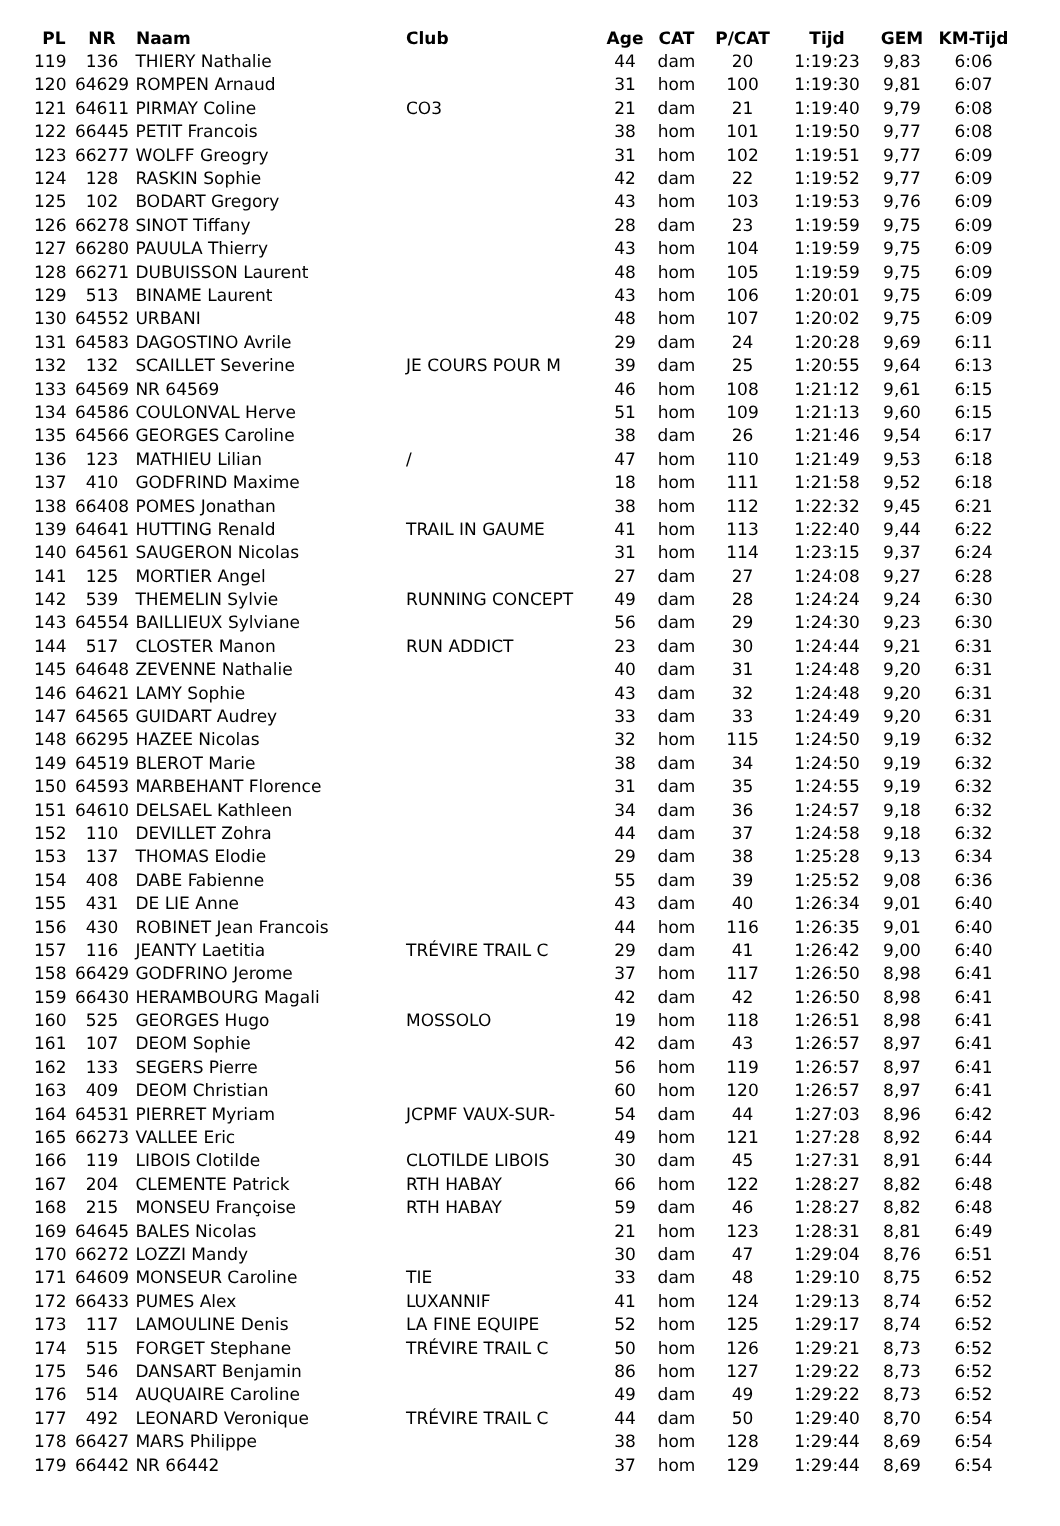| PL | NR | Naam | Club | Age | CAT | P/CAT | Tijd | GEM | KM-Tijd |
| --- | --- | --- | --- | --- | --- | --- | --- | --- | --- |
| 119 | 136 | THIERY Nathalie | | 44 | dam | 20 | 1:19:23 | 9,83 | 6:06 |
| 120 | 64629 | ROMPEN Arnaud | | 31 | hom | 100 | 1:19:30 | 9,81 | 6:07 |
| 121 | 64611 | PIRMAY Coline | CO3 | 21 | dam | 21 | 1:19:40 | 9,79 | 6:08 |
| 122 | 66445 | PETIT Francois | | 38 | hom | 101 | 1:19:50 | 9,77 | 6:08 |
| 123 | 66277 | WOLFF Greogry | | 31 | hom | 102 | 1:19:51 | 9,77 | 6:09 |
| 124 | 128 | RASKIN Sophie | | 42 | dam | 22 | 1:19:52 | 9,77 | 6:09 |
| 125 | 102 | BODART Gregory | | 43 | hom | 103 | 1:19:53 | 9,76 | 6:09 |
| 126 | 66278 | SINOT Tiffany | | 28 | dam | 23 | 1:19:59 | 9,75 | 6:09 |
| 127 | 66280 | PAUULA Thierry | | 43 | hom | 104 | 1:19:59 | 9,75 | 6:09 |
| 128 | 66271 | DUBUISSON Laurent | | 48 | hom | 105 | 1:19:59 | 9,75 | 6:09 |
| 129 | 513 | BINAME Laurent | | 43 | hom | 106 | 1:20:01 | 9,75 | 6:09 |
| 130 | 64552 | URBANI | | 48 | hom | 107 | 1:20:02 | 9,75 | 6:09 |
| 131 | 64583 | DAGOSTINO Avrile | | 29 | dam | 24 | 1:20:28 | 9,69 | 6:11 |
| 132 | 132 | SCAILLET Severine | JE COURS POUR M | 39 | dam | 25 | 1:20:55 | 9,64 | 6:13 |
| 133 | 64569 | NR 64569 | | 46 | hom | 108 | 1:21:12 | 9,61 | 6:15 |
| 134 | 64586 | COULONVAL Herve | | 51 | hom | 109 | 1:21:13 | 9,60 | 6:15 |
| 135 | 64566 | GEORGES Caroline | | 38 | dam | 26 | 1:21:46 | 9,54 | 6:17 |
| 136 | 123 | MATHIEU Lilian | / | 47 | hom | 110 | 1:21:49 | 9,53 | 6:18 |
| 137 | 410 | GODFRIND Maxime | | 18 | hom | 111 | 1:21:58 | 9,52 | 6:18 |
| 138 | 66408 | POMES Jonathan | | 38 | hom | 112 | 1:22:32 | 9,45 | 6:21 |
| 139 | 64641 | HUTTING Renald | TRAIL IN GAUME | 41 | hom | 113 | 1:22:40 | 9,44 | 6:22 |
| 140 | 64561 | SAUGERON Nicolas | | 31 | hom | 114 | 1:23:15 | 9,37 | 6:24 |
| 141 | 125 | MORTIER Angel | | 27 | dam | 27 | 1:24:08 | 9,27 | 6:28 |
| 142 | 539 | THEMELIN Sylvie | RUNNING CONCEPT | 49 | dam | 28 | 1:24:24 | 9,24 | 6:30 |
| 143 | 64554 | BAILLIEUX Sylviane | | 56 | dam | 29 | 1:24:30 | 9,23 | 6:30 |
| 144 | 517 | CLOSTER Manon | RUN ADDICT | 23 | dam | 30 | 1:24:44 | 9,21 | 6:31 |
| 145 | 64648 | ZEVENNE Nathalie | | 40 | dam | 31 | 1:24:48 | 9,20 | 6:31 |
| 146 | 64621 | LAMY Sophie | | 43 | dam | 32 | 1:24:48 | 9,20 | 6:31 |
| 147 | 64565 | GUIDART Audrey | | 33 | dam | 33 | 1:24:49 | 9,20 | 6:31 |
| 148 | 66295 | HAZEE Nicolas | | 32 | hom | 115 | 1:24:50 | 9,19 | 6:32 |
| 149 | 64519 | BLEROT Marie | | 38 | dam | 34 | 1:24:50 | 9,19 | 6:32 |
| 150 | 64593 | MARBEHANT Florence | | 31 | dam | 35 | 1:24:55 | 9,19 | 6:32 |
| 151 | 64610 | DELSAEL Kathleen | | 34 | dam | 36 | 1:24:57 | 9,18 | 6:32 |
| 152 | 110 | DEVILLET Zohra | | 44 | dam | 37 | 1:24:58 | 9,18 | 6:32 |
| 153 | 137 | THOMAS Elodie | | 29 | dam | 38 | 1:25:28 | 9,13 | 6:34 |
| 154 | 408 | DABE Fabienne | | 55 | dam | 39 | 1:25:52 | 9,08 | 6:36 |
| 155 | 431 | DE LIE Anne | | 43 | dam | 40 | 1:26:34 | 9,01 | 6:40 |
| 156 | 430 | ROBINET Jean Francois | | 44 | hom | 116 | 1:26:35 | 9,01 | 6:40 |
| 157 | 116 | JEANTY Laetitia | TRÉVIRE TRAIL C | 29 | dam | 41 | 1:26:42 | 9,00 | 6:40 |
| 158 | 66429 | GODFRINO Jerome | | 37 | hom | 117 | 1:26:50 | 8,98 | 6:41 |
| 159 | 66430 | HERAMBOURG Magali | | 42 | dam | 42 | 1:26:50 | 8,98 | 6:41 |
| 160 | 525 | GEORGES Hugo | MOSSOLO | 19 | hom | 118 | 1:26:51 | 8,98 | 6:41 |
| 161 | 107 | DEOM Sophie | | 42 | dam | 43 | 1:26:57 | 8,97 | 6:41 |
| 162 | 133 | SEGERS Pierre | | 56 | hom | 119 | 1:26:57 | 8,97 | 6:41 |
| 163 | 409 | DEOM Christian | | 60 | hom | 120 | 1:26:57 | 8,97 | 6:41 |
| 164 | 64531 | PIERRET Myriam | JCPMF VAUX-SUR- | 54 | dam | 44 | 1:27:03 | 8,96 | 6:42 |
| 165 | 66273 | VALLEE Eric | | 49 | hom | 121 | 1:27:28 | 8,92 | 6:44 |
| 166 | 119 | LIBOIS Clotilde | CLOTILDE LIBOIS | 30 | dam | 45 | 1:27:31 | 8,91 | 6:44 |
| 167 | 204 | CLEMENTE Patrick | RTH HABAY | 66 | hom | 122 | 1:28:27 | 8,82 | 6:48 |
| 168 | 215 | MONSEU Françoise | RTH HABAY | 59 | dam | 46 | 1:28:27 | 8,82 | 6:48 |
| 169 | 64645 | BALES Nicolas | | 21 | hom | 123 | 1:28:31 | 8,81 | 6:49 |
| 170 | 66272 | LOZZI Mandy | | 30 | dam | 47 | 1:29:04 | 8,76 | 6:51 |
| 171 | 64609 | MONSEUR Caroline | TIE | 33 | dam | 48 | 1:29:10 | 8,75 | 6:52 |
| 172 | 66433 | PUMES Alex | LUXANNIF | 41 | hom | 124 | 1:29:13 | 8,74 | 6:52 |
| 173 | 117 | LAMOULINE Denis | LA FINE EQUIPE | 52 | hom | 125 | 1:29:17 | 8,74 | 6:52 |
| 174 | 515 | FORGET Stephane | TRÉVIRE TRAIL C | 50 | hom | 126 | 1:29:21 | 8,73 | 6:52 |
| 175 | 546 | DANSART Benjamin | | 86 | hom | 127 | 1:29:22 | 8,73 | 6:52 |
| 176 | 514 | AUQUAIRE Caroline | | 49 | dam | 49 | 1:29:22 | 8,73 | 6:52 |
| 177 | 492 | LEONARD Veronique | TRÉVIRE TRAIL C | 44 | dam | 50 | 1:29:40 | 8,70 | 6:54 |
| 178 | 66427 | MARS Philippe | | 38 | hom | 128 | 1:29:44 | 8,69 | 6:54 |
| 179 | 66442 | NR 66442 | | 37 | hom | 129 | 1:29:44 | 8,69 | 6:54 |